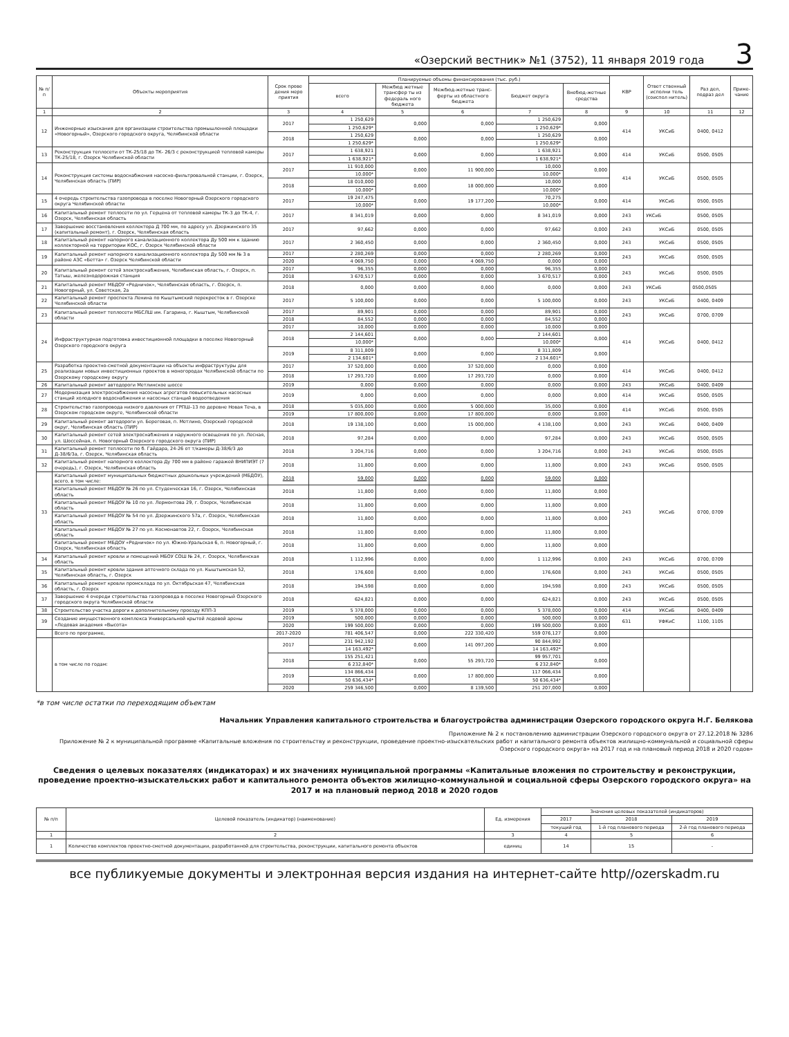«Озерский вестник» №1 (3752), 11 января 2019 года 3
| № п/п | Объекты мероприятия | Срок прове дения меро приятия | Планируемые объемы финансирования (тыс. руб.) | | | | | КВР | Ответ ственный исполни тель (соиспол нитель) | Раз дел, подраз дел | Приме-чание |
| --- | --- | --- | --- | --- | --- | --- | --- | --- | --- | --- | --- |
| | | | всего | Межбюд жетные трансфер ты из федераль ного бюджета | Межбюд-жетные транс-ферты из областного бюджета | Бюджет округа | Внебюд-жетные средства | | | | |
| 1 | 2 | 3 | 4 | 5 | 6 | 7 | 8 | 9 | 10 | 11 | 12 |
| 12 | Инженерные изыскания для организации строительства промышленной площадки «Новогорный», Озерского городского округа, Челябинской области | 2017 | 1 250,629 | 0,000 | 0,000 | 1 250,629 | 0,000 | 414 | УКСиБ | 0400, 0412 | |
| | | | 1 250,629* | | | 1 250,629* | | | | | |
| | | 2018 | 1 250,629 | 0,000 | 0,000 | 1 250,629 | 0,000 | | | | |
| | | | 1 250,629* | | | 1 250,629* | | | | | |
| 13 | Реконструкция теплосети от ТК-25/18 до ТК- 26/3 с реконструкцией тепловой камеры ТК-25/18, г. Озерск Челябинской области | 2017 | 1 638,921 | 0,000 | 0,000 | 1 638,921 | 0,000 | 414 | УКСиБ | 0500, 0505 | |
| | | | 1 638,921* | | | 1 638,921* | | | | | |
| 14 | Реконструкция системы водоснабжения насосно-фильтровальной станции, г. Озерск, Челябинская область (ПИР) | 2017 | 11 910,000 | 0,000 | 11 900,000 | 10,000 | 0,000 | 414 | УКСиБ | 0500, 0505 | |
| | | | 10,000* | | | 10,000* | | | | | |
| | | 2018 | 18 010,000 | 0,000 | 18 000,000 | 10,000 | 0,000 | | | | |
| | | | 10,000* | | | 10,000* | | | | | |
| 15 | 4 очередь строительства газопровода в поселке Новогорный Озерского городского округа Челябинской области | 2017 | 19 247,475 | 0,000 | 19 177,200 | 70,275 | 0,000 | 414 | УКСиБ | 0500, 0505 | |
| | | | 10,000* | | | 10,000* | | | | | |
| 16 | Капитальный ремонт теплосети по ул. Герцена от тепловой камеры ТК-3 до ТК-4, г. Озерск, Челябинская область | 2017 | 8 341,019 | 0,000 | 0,000 | 8 341,019 | 0,000 | 243 | УКСиБ | 0500, 0505 | |
| 17 | Завершение восстановления коллектора Д 700 мм, по адресу ул. Дзержинского 35 (капитальный ремонт), г. Озерск, Челябинская область | 2017 | 97,662 | 0,000 | 0,000 | 97,662 | 0,000 | 243 | УКСиБ | 0500, 0505 | |
| 18 | Капитальный ремонт напорного канализационного коллектора Ду 500 мм к зданию коллекторной на территории КОС, г. Озерск Челябинской области | 2017 | 2 360,450 | 0,000 | 0,000 | 2 360,450 | 0,000 | 243 | УКСиБ | 0500, 0505 | |
| 19 | Капитальный ремонт напорного канализационного коллектора Ду 500 мм № 3 в районе АЗС «Бетта» г. Озерск Челябинской области | 2017 | 2 280,269 | 0,000 | 0,000 | 2 280,269 | 0,000 | 243 | УКСиБ | 0500, 0505 | |
| | | 2020 | 4 069,750 | 0,000 | 4 069,750 | 0,000 | 0,000 | | | | |
| 20 | Капитальный ремонт сетей электроснабжения, Челябинская область, г. Озерск, п. Татыш, железнодорожная станция | 2017 | 96,355 | 0,000 | 0,000 | 96,355 | 0,000 | 243 | УКСиБ | 0500, 0505 | |
| | | 2018 | 3 670,517 | 0,000 | 0,000 | 3 670,517 | 0,000 | | | | |
| 21 | Капитальный ремонт МБДОУ «Родничок», Челябинская область, г. Озерск, п. Новогорный, ул. Советская, 2а | 2018 | 0,000 | 0,000 | 0,000 | 0,000 | 0,000 | 243 | УКСиБ | 0500,0505 | |
| 22 | Капитальный ремонт проспекта Ленина по Кыштымский перекресток в г. Озерске Челябинской области | 2017 | 5 100,000 | 0,000 | 0,000 | 5 100,000 | 0,000 | 243 | УКСиБ | 0400, 0409 | |
| 23 | Капитальный ремонт теплосети МБСЛШ им. Гагарина, г. Кыштым, Челябинской области | 2017 | 89,901 | 0,000 | 0,000 | 89,901 | 0,000 | 243 | УКСиБ | 0700, 0709 | |
| | | 2018 | 84,552 | 0,000 | 0,000 | 84,552 | 0,000 | | | | |
| 24 | Инфраструктурная подготовка инвестиционной площадки в поселке Новогорный Озерского городского округа | 2017 | 10,000 | 0,000 | 0,000 | 10,000 | 0,000 | 414 | УКСиБ | 0400, 0412 | |
| | | 2018 | 2 144,601 | 0,000 | 0,000 | 2 144,601 | 0,000 | | | | |
| | | | 10,000* | | | 10,000* | | | | | |
| | | 2019 | 8 311,809 | 0,000 | 0,000 | 8 311,809 | 0,000 | | | | |
| | | | 2 134,601* | | | 2 134,601* | | | | | |
| 25 | Разработка проектно-сметной документации на объекты инфраструктуры для реализации новых инвестиционных проектов в моногородах Челябинской области по Озерскому городскому округу | 2017 | 37 520,000 | 0,000 | 37 520,000 | 0,000 | 0,000 | 414 | УКСиБ | 0400, 0412 | |
| | | 2018 | 17 293,720 | 0,000 | 17 293,720 | 0,000 | 0,000 | | | | |
| 26 | Капитальный ремонт автодороги Метлинское шоссе | 2019 | 0,000 | 0,000 | 0,000 | 0,000 | 0,000 | 243 | УКСиБ | 0400, 0409 | |
| 27 | Модернизация электроснабжения насосных агрегатов повысительных насосных станций холодного водоснабжения и насосных станций водоотведения | 2019 | 0,000 | 0,000 | 0,000 | 0,000 | 0,000 | 414 | УКСиБ | 0500, 0505 | |
| 28 | Строительство газопровода низкого давления от ГРПШ–13 по деревне Новая Теча, в Озерском городском округе, Челябинской области | 2018 | 5 035,000 | 0,000 | 5 000,000 | 35,000 | 0,000 | 414 | УКСиБ | 0500, 0505 | |
| | | 2019 | 17 800,000 | 0,000 | 17 800,000 | 0,000 | 0,000 | | | | |
| 29 | Капитальный ремонт автодороги ул. Береговая, п. Метлино, Озерский городской округ, Челябинская область (ПИР) | 2018 | 19 138,100 | 0,000 | 15 000,000 | 4 138,100 | 0,000 | 243 | УКСиБ | 0400, 0409 | |
| 30 | Капитальный ремонт сетей электроснабжения и наружного освещения по ул. Лесная, ул. Шоссейная, п. Новогорный Озерского городского округа (ПИР) | 2018 | 97,284 | 0,000 | 0,000 | 97,284 | 0,000 | 243 | УКСиБ | 0500, 0505 | |
| 31 | Капитальный ремонт теплосети по б. Гайдара, 24-26 от т/камеры Д-38/6/3 до Д-38/6/3а, г. Озерск, Челябинская область | 2018 | 3 204,716 | 0,000 | 0,000 | 3 204,716 | 0,000 | 243 | УКСиБ | 0500, 0505 | |
| 32 | Капитальный ремонт напорного коллектора Ду 700 мм в районе гаражей ВНИПИЭТ (7 очередь), г. Озерск, Челябинская область | 2018 | 11,800 | 0,000 | 0,000 | 11,800 | 0,000 | 243 | УКСиБ | 0500, 0505 | |
| 33 | Капитальный ремонт муниципальных бюджетных дошкольных учреждений (МБДОУ), всего, в том числе: | 2018 | 59,000 | 0,000 | 0,000 | 59,000 | 0,000 | 243 | УКСиБ | 0700, 0709 | |
| | Капитальный ремонт МБДОУ № 26 по ул. Студенческая 16, г. Озерск, Челябинская область | 2018 | 11,800 | 0,000 | 0,000 | 11,800 | 0,000 | | | | |
| | Капитальный ремонт МБДОУ № 10 по ул. Лермонтова 29, г. Озерск, Челябинская область | 2018 | 11,800 | 0,000 | 0,000 | 11,800 | 0,000 | | | | |
| | Капитальный ремонт МБДОУ № 54 по ул. Дзержинского 57а, г. Озерск, Челябинская область | 2018 | 11,800 | 0,000 | 0,000 | 11,800 | 0,000 | | | | |
| | Капитальный ремонт МБДОУ № 27 по ул. Космонавтов 22, г. Озерск, Челябинская область | 2018 | 11,800 | 0,000 | 0,000 | 11,800 | 0,000 | | | | |
| | Капитальный ремонт МБДОУ «Родничок» по ул. Южно-Уральская 6, п. Новогорный, г. Озерск, Челябинская область | 2018 | 11,800 | 0,000 | 0,000 | 11,800 | 0,000 | | | | |
| 34 | Капитальный ремонт кровли и помещений МБОУ СОШ № 24, г. Озерск, Челябинская область | 2018 | 1 112,996 | 0,000 | 0,000 | 1 112,996 | 0,000 | 243 | УКСиБ | 0700, 0709 | |
| 35 | Капитальный ремонт кровли здания аптечного склада по ул. Кыштымская 52, Челябинская область, г. Озерск | 2018 | 176,608 | 0,000 | 0,000 | 176,608 | 0,000 | 243 | УКСиБ | 0500, 0505 | |
| 36 | Капитальный ремонт кровли промсклада по ул. Октябрьская 47, Челябинская область, г. Озерск | 2018 | 194,598 | 0,000 | 0,000 | 194,598 | 0,000 | 243 | УКСиБ | 0500, 0505 | |
| 37 | Завершение 4 очереди строительства газопровода в поселке Новогорный Озерского городского округа Челябинской области | 2018 | 624,821 | 0,000 | 0,000 | 624,821 | 0,000 | 243 | УКСиБ | 0500, 0505 | |
| 38 | Строительство участка дороги к дополнительному проезду КПП-3 | 2019 | 5 378,000 | 0,000 | 0,000 | 5 378,000 | 0,000 | 414 | УКСиБ | 0400, 0409 | |
| 39 | Создание имущественного комплекса Универсальной крытой ледовой арены «Ледовая академия «Высота» | 2019 | 500,000 | 0,000 | 0,000 | 500,000 | 0,000 | 631 | УФКиС | 1100, 1105 | |
| | | 2020 | 199 500,000 | 0,000 | 0,000 | 199 500,000 | 0,000 | | | | |
| | Всего по программе, | 2017-2020 | 781 406,547 | 0,000 | 222 330,420 | 559 076,127 | 0,000 | | | | |
| | в том числе по годам: | 2017 | 231 942,192 | 0,000 | 141 097,200 | 90 844,992 | 0,000 | | | | |
| | | | 14 163,492* | | | 14 163,492* | | | | | |
| | | 2018 | 155 251,421 | 0,000 | 55 293,720 | 99 957,701 | 0,000 | | | | |
| | | | 6 232,840* | | | 6 232,840* | | | | | |
| | | 2019 | 134 866,434 | 0,000 | 17 800,000 | 117 066,434 | 0,000 | | | | |
| | | | 50 636,434* | | | 50 636,434* | | | | | |
| | | 2020 | 259 346,500 | 0,000 | 8 139,500 | 251 207,000 | 0,000 | | | | |
*в том числе остатки по переходящим объектам
Начальник Управления капитального строительства и благоустройства администрации Озерского городского округа Н.Г. Белякова
Приложение № 2 к постановлению администрации Озерского городского округа от 27.12.2018 № 3286
Приложение № 2 к муниципальной программе «Капитальные вложения по строительству и реконструкции, проведение проектно-изыскательских работ и капитального ремонта объектов жилищно-коммунальной и социальной сферы Озерского городского округа» на 2017 год и на плановый период 2018 и 2020 годов»
Сведения о целевых показателях (индикаторах) и их значениях муниципальной программы «Капитальные вложения по строительству и реконструкции, проведение проектно-изыскательских работ и капитального ремонта объектов жилищно-коммунальной и социальной сферы Озерского городского округа» на 2017 и на плановый период 2018 и 2020 годов
| № п/п | Целевой показатель (индикатор) (наименование) | Ед. измерения | Значения целевых показателей (индикаторов) | | |
| --- | --- | --- | --- | --- | --- |
| | | | 2017 | 2018 | 2019 |
| | | | текущий год | 1-й год планового периода | 2-й год планового периода |
| 1 | 2 | 3 | 4 | 5 | 6 |
| 1 | Количество комплектов проектно-сметной документации, разработанной для строительства, реконструкции, капитального ремонта объектов | единиц | 14 | 15 | - |
все публикуемые документы и электронная версия издания на интернет-сайте http//ozerskadm.ru